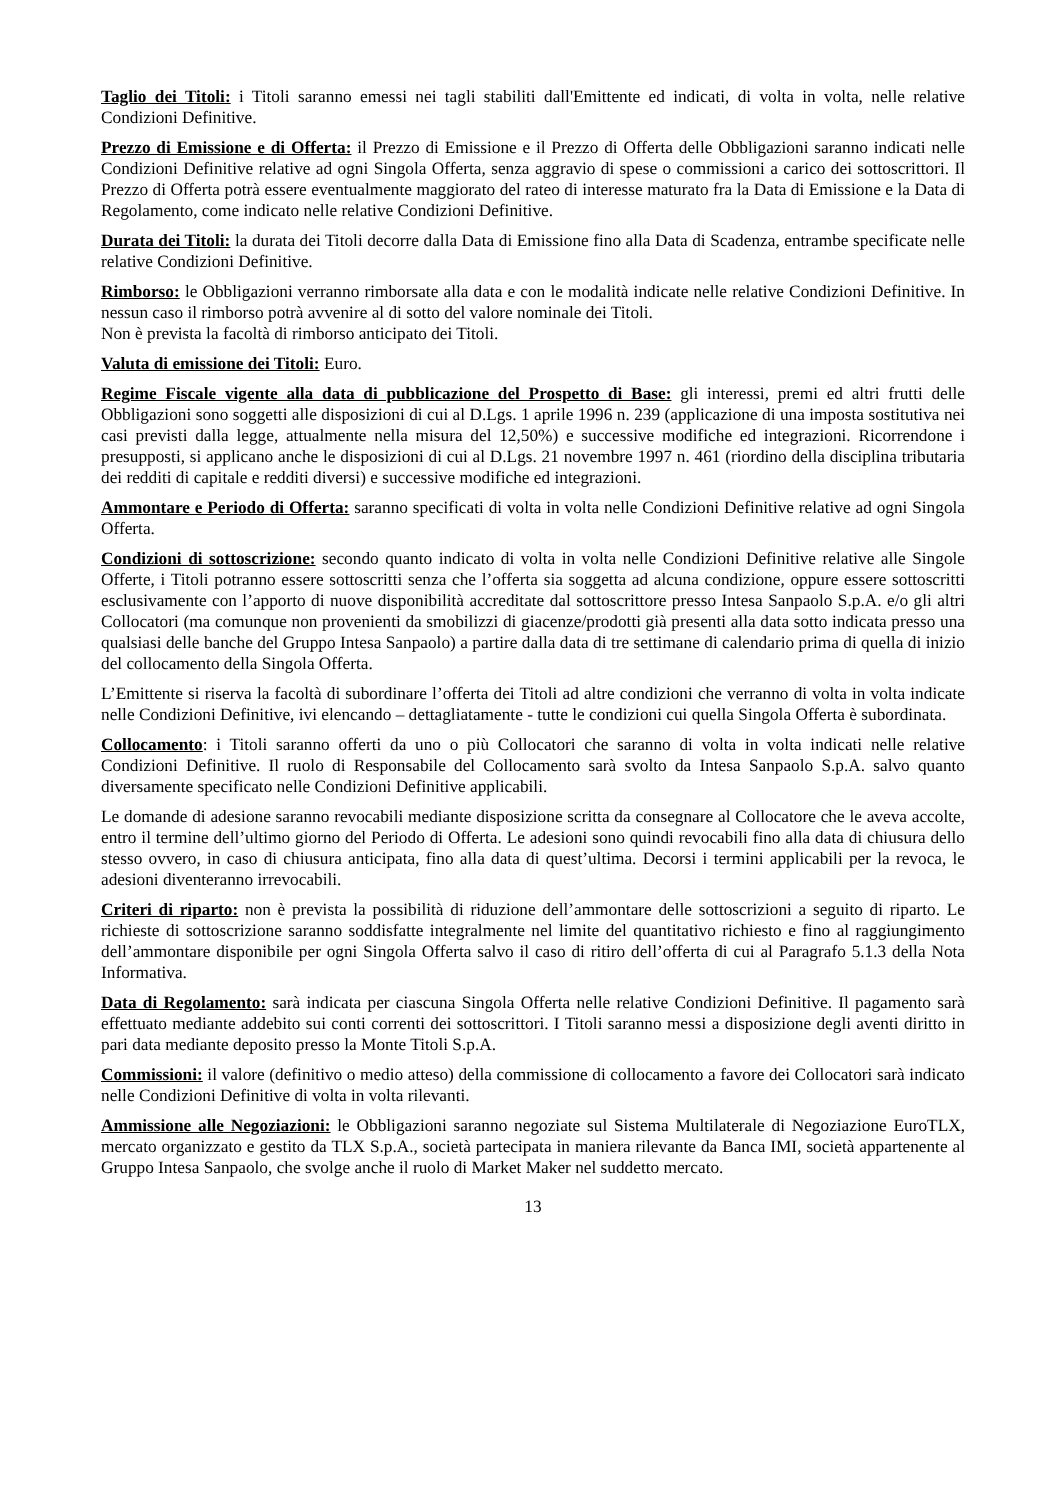Taglio dei Titoli: i Titoli saranno emessi nei tagli stabiliti dall'Emittente ed indicati, di volta in volta, nelle relative Condizioni Definitive.
Prezzo di Emissione e di Offerta: il Prezzo di Emissione e il Prezzo di Offerta delle Obbligazioni saranno indicati nelle Condizioni Definitive relative ad ogni Singola Offerta, senza aggravio di spese o commissioni a carico dei sottoscrittori. Il Prezzo di Offerta potrà essere eventualmente maggiorato del rateo di interesse maturato fra la Data di Emissione e la Data di Regolamento, come indicato nelle relative Condizioni Definitive.
Durata dei Titoli: la durata dei Titoli decorre dalla Data di Emissione fino alla Data di Scadenza, entrambe specificate nelle relative Condizioni Definitive.
Rimborso: le Obbligazioni verranno rimborsate alla data e con le modalità indicate nelle relative Condizioni Definitive. In nessun caso il rimborso potrà avvenire al di sotto del valore nominale dei Titoli.
Non è prevista la facoltà di rimborso anticipato dei Titoli.
Valuta di emissione dei Titoli: Euro.
Regime Fiscale vigente alla data di pubblicazione del Prospetto di Base: gli interessi, premi ed altri frutti delle Obbligazioni sono soggetti alle disposizioni di cui al D.Lgs. 1 aprile 1996 n. 239 (applicazione di una imposta sostitutiva nei casi previsti dalla legge, attualmente nella misura del 12,50%) e successive modifiche ed integrazioni. Ricorrendone i presupposti, si applicano anche le disposizioni di cui al D.Lgs. 21 novembre 1997 n. 461 (riordino della disciplina tributaria dei redditi di capitale e redditi diversi) e successive modifiche ed integrazioni.
Ammontare e Periodo di Offerta: saranno specificati di volta in volta nelle Condizioni Definitive relative ad ogni Singola Offerta.
Condizioni di sottoscrizione: secondo quanto indicato di volta in volta nelle Condizioni Definitive relative alle Singole Offerte, i Titoli potranno essere sottoscritti senza che l’offerta sia soggetta ad alcuna condizione, oppure essere sottoscritti esclusivamente con l’apporto di nuove disponibilità accreditate dal sottoscrittore presso Intesa Sanpaolo S.p.A. e/o gli altri Collocatori (ma comunque non provenienti da smobilizzi di giacenze/prodotti già presenti alla data sotto indicata presso una qualsiasi delle banche del Gruppo Intesa Sanpaolo) a partire dalla data di tre settimane di calendario prima di quella di inizio del collocamento della Singola Offerta.
L’Emittente si riserva la facoltà di subordinare l’offerta dei Titoli ad altre condizioni che verranno di volta in volta indicate nelle Condizioni Definitive, ivi elencando – dettagliatamente - tutte le condizioni cui quella Singola Offerta è subordinata.
Collocamento: i Titoli saranno offerti da uno o più Collocatori che saranno di volta in volta indicati nelle relative Condizioni Definitive. Il ruolo di Responsabile del Collocamento sarà svolto da Intesa Sanpaolo S.p.A. salvo quanto diversamente specificato nelle Condizioni Definitive applicabili.
Le domande di adesione saranno revocabili mediante disposizione scritta da consegnare al Collocatore che le aveva accolte, entro il termine dell’ultimo giorno del Periodo di Offerta. Le adesioni sono quindi revocabili fino alla data di chiusura dello stesso ovvero, in caso di chiusura anticipata, fino alla data di quest’ultima. Decorsi i termini applicabili per la revoca, le adesioni diventeranno irrevocabili.
Criteri di riparto: non è prevista la possibilità di riduzione dell’ammontare delle sottoscrizioni a seguito di riparto. Le richieste di sottoscrizione saranno soddisfatte integralmente nel limite del quantitativo richiesto e fino al raggiungimento dell’ammontare disponibile per ogni Singola Offerta salvo il caso di ritiro dell’offerta di cui al Paragrafo 5.1.3 della Nota Informativa.
Data di Regolamento: sarà indicata per ciascuna Singola Offerta nelle relative Condizioni Definitive. Il pagamento sarà effettuato mediante addebito sui conti correnti dei sottoscrittori. I Titoli saranno messi a disposizione degli aventi diritto in pari data mediante deposito presso la Monte Titoli S.p.A.
Commissioni: il valore (definitivo o medio atteso) della commissione di collocamento a favore dei Collocatori sarà indicato nelle Condizioni Definitive di volta in volta rilevanti.
Ammissione alle Negoziazioni: le Obbligazioni saranno negoziate sul Sistema Multilaterale di Negoziazione EuroTLX, mercato organizzato e gestito da TLX S.p.A., società partecipata in maniera rilevante da Banca IMI, società appartenente al Gruppo Intesa Sanpaolo, che svolge anche il ruolo di Market Maker nel suddetto mercato.
13